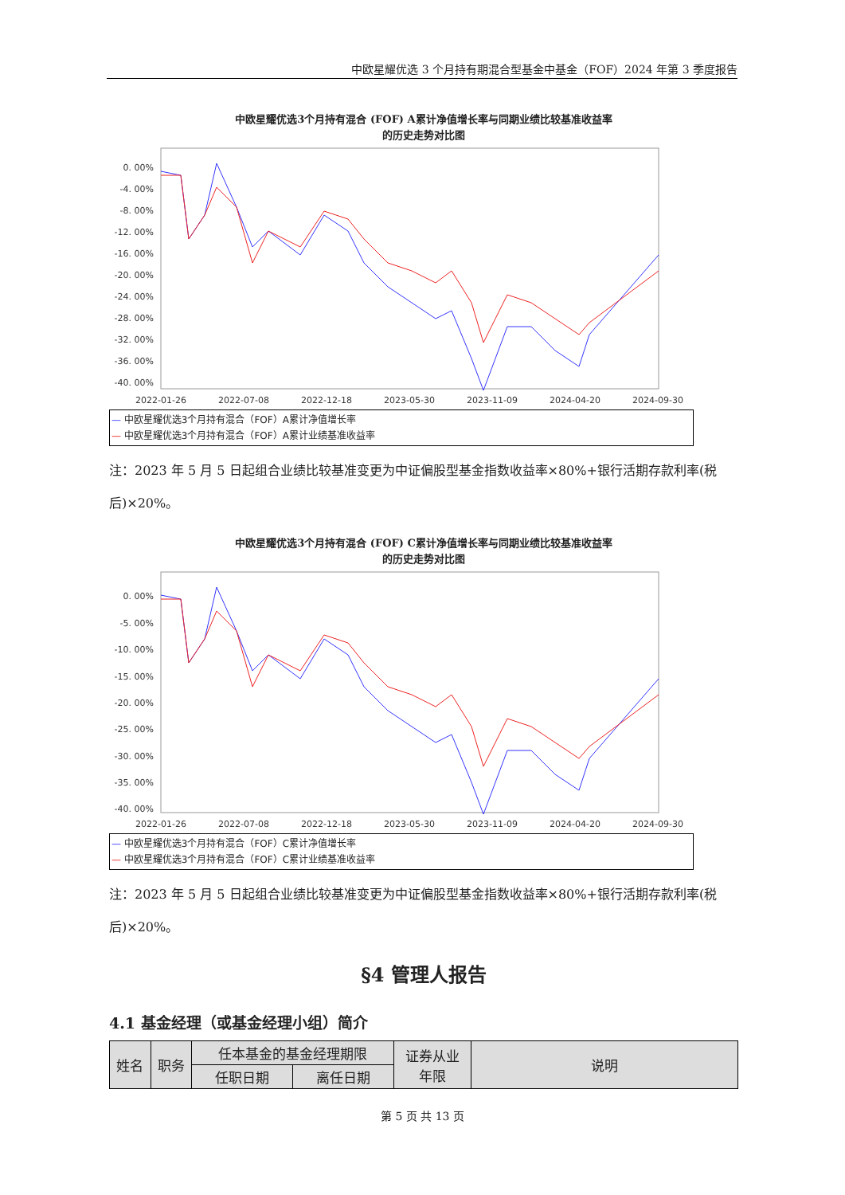中欧星耀优选 3 个月持有期混合型基金中基金（FOF）2024 年第 3 季度报告
中欧星耀优选3个月持有混合 (FOF) A累计净值增长率与同期业绩比较基准收益率
的历史走势对比图
0. 00%
-4. 00%
-8. 00%
-12. 00%
-16. 00%
-20. 00%
-24. 00%
-28. 00%
-32. 00%
-36. 00%
-40. 00%
2022-01-26
2022-07-08
2022-12-18
2023-05-30
2023-11-09
2024-04-20
2024-09-30
— 中欧星耀优选3个月持有混合（FOF）A累计净值增长率
— 中欧星耀优选3个月持有混合（FOF）A累计业绩基准收益率
注：2023 年 5 月 5 日起组合业绩比较基准变更为中证偏股型基金指数收益率×80%+银行活期存款利率(税后)×20%。
中欧星耀优选3个月持有混合 (FOF) C累计净值增长率与同期业绩比较基准收益率
的历史走势对比图
0. 00%
-5. 00%
-10. 00%
-15. 00%
-20. 00%
-25. 00%
-30. 00%
-35. 00%
-40. 00%
2022-01-26
2022-07-08
2022-12-18
2023-05-30
2023-11-09
2024-04-20
2024-09-30
— 中欧星耀优选3个月持有混合（FOF）C累计净值增长率
— 中欧星耀优选3个月持有混合（FOF）C累计业绩基准收益率
注：2023 年 5 月 5 日起组合业绩比较基准变更为中证偏股型基金指数收益率×80%+银行活期存款利率(税后)×20%。
§4 管理人报告
4.1 基金经理（或基金经理小组）简介
| 姓名 | 职务 | 任本基金的基金经理期限 | | 证券从业 年限 | 说明 |
| --- | --- | --- | --- | --- | --- |
| | | 任职日期 | 离任日期 | | |
第 5 页 共 13 页